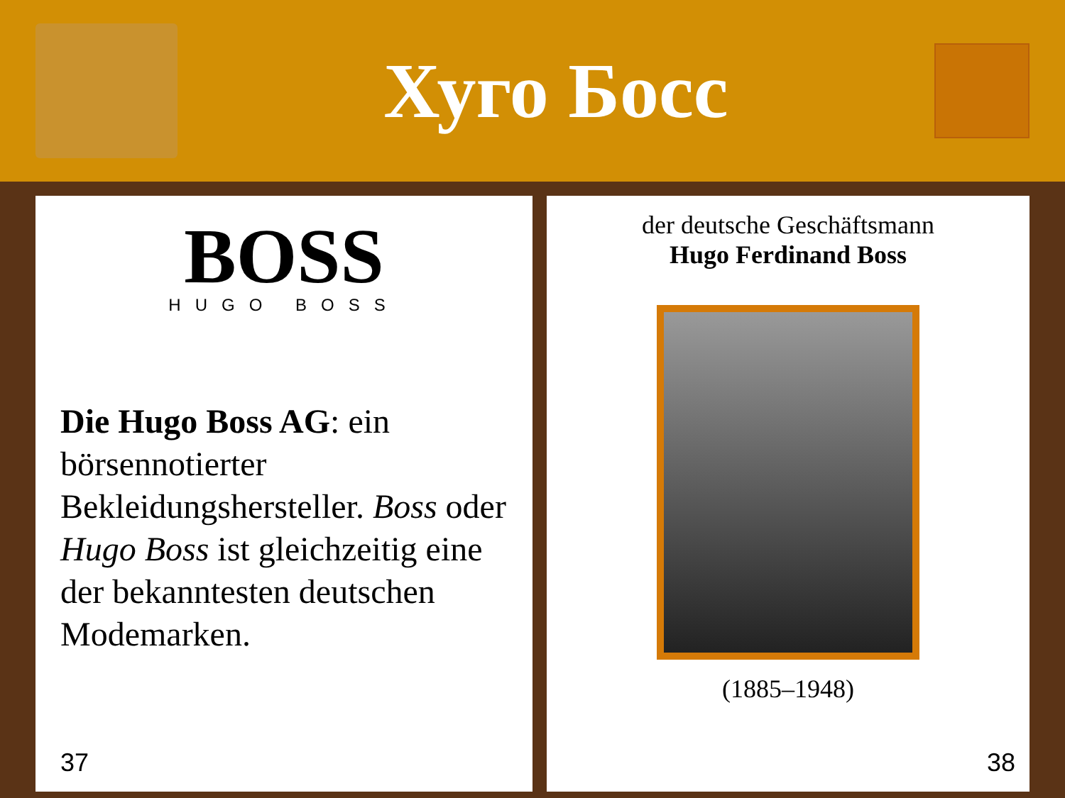Хуго Босс
BOSS
HUGO BOSS
Die Hugo Boss AG: ein börsennotierter Bekleidungshersteller. Boss oder Hugo Boss ist gleichzeitig eine der bekanntesten deutschen Modemarken.
37
der deutsche Geschäftsmann
Hugo Ferdinand Boss
(1885–1948)
38